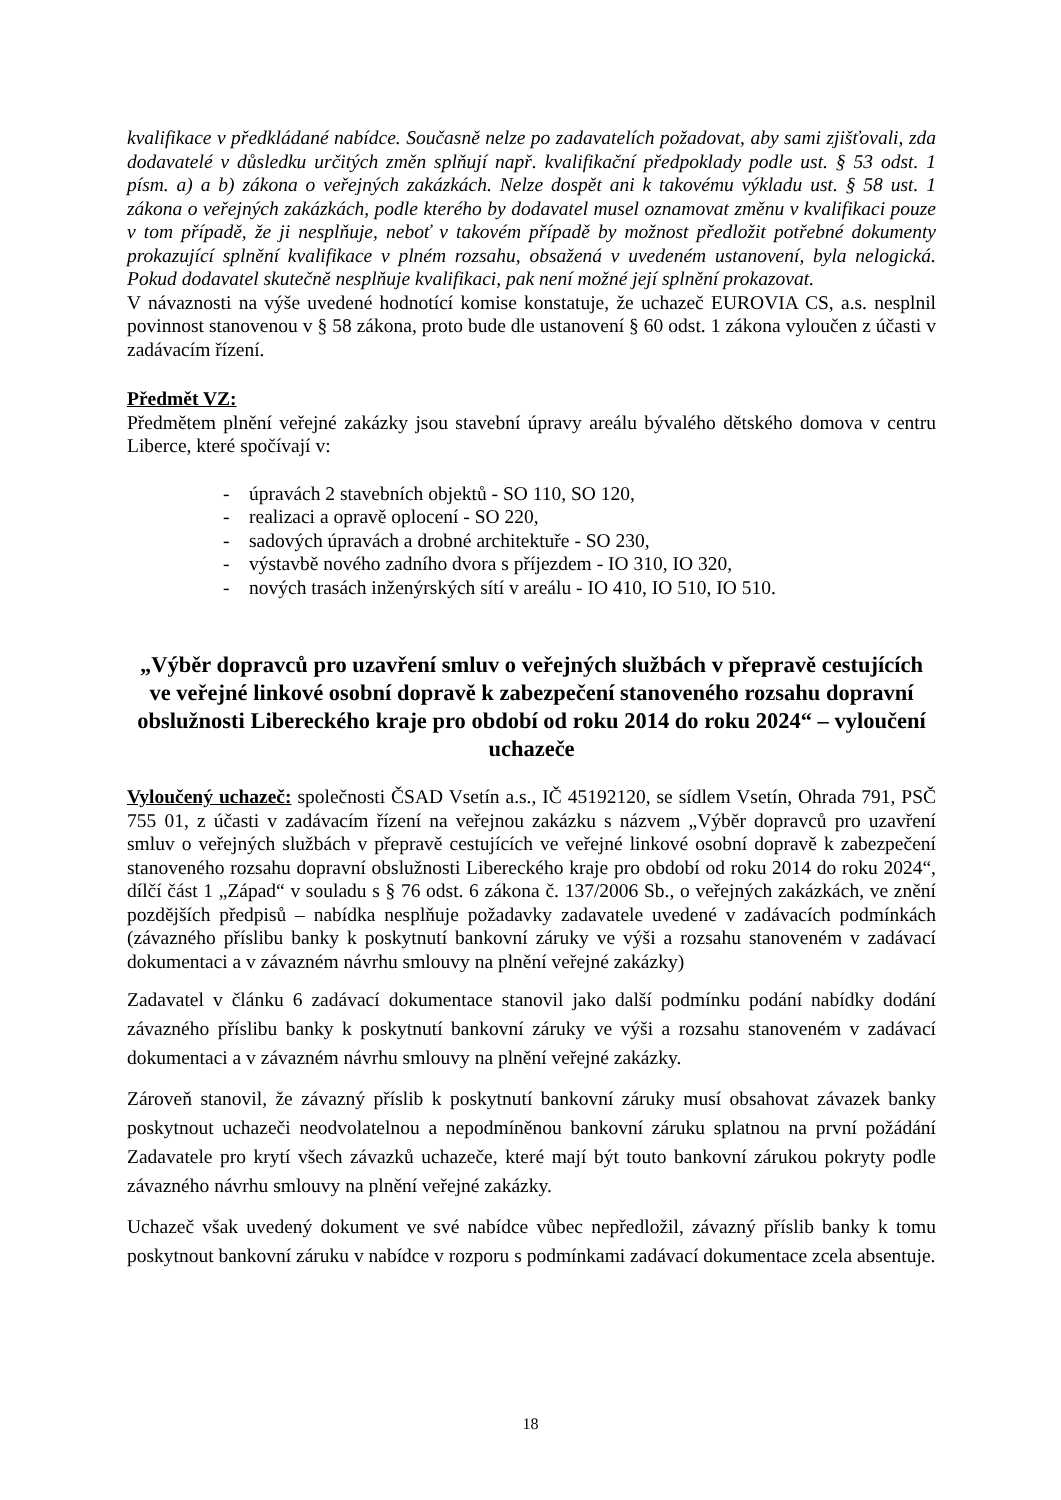kvalifikace v předkládané nabídce. Současně nelze po zadavatelích požadovat, aby sami zjišťovali, zda dodavatelé v důsledku určitých změn splňují např. kvalifikační předpoklady podle ust. § 53 odst. 1 písm. a) a b) zákona o veřejných zakázkách. Nelze dospět ani k takovému výkladu ust. § 58 ust. 1 zákona o veřejných zakázkách, podle kterého by dodavatel musel oznamovat změnu v kvalifikaci pouze v tom případě, že ji nesplňuje, neboť v takovém případě by možnost předložit potřebné dokumenty prokazující splnění kvalifikace v plném rozsahu, obsažená v uvedeném ustanovení, byla nelogická. Pokud dodavatel skutečně nesplňuje kvalifikaci, pak není možné její splnění prokazovat.
V návaznosti na výše uvedené hodnotící komise konstatuje, že uchazeč EUROVIA CS, a.s. nesplnil povinnost stanovenou v § 58 zákona, proto bude dle ustanovení § 60 odst. 1 zákona vyloučen z účasti v zadávacím řízení.
Předmět VZ:
Předmětem plnění veřejné zakázky jsou stavební úpravy areálu bývalého dětského domova v centru Liberce, které spočívají v:
- úpravách 2 stavebních objektů - SO 110, SO 120,
- realizaci a opravě oplocení - SO 220,
- sadových úpravách a drobné architektuře - SO 230,
- výstavbě nového zadního dvora s příjezdem - IO 310, IO 320,
- nových trasách inženýrských sítí v areálu - IO 410, IO 510, IO 510.
„Výběr dopravců pro uzavření smluv o veřejných službách v přepravě cestujících ve veřejné linkové osobní dopravě k zabezpečení stanoveného rozsahu dopravní obslužnosti Libereckého kraje pro období od roku 2014 do roku 2024“ – vyloučení uchazeče
Vyloučený uchazeč: společnosti ČSAD Vsetín a.s., IČ 45192120, se sídlem Vsetín, Ohrada 791, PSČ 755 01, z účasti v zadávacím řízení na veřejnou zakázku s názvem „Výběr dopravců pro uzavření smluv o veřejných službách v přepravě cestujících ve veřejné linkové osobní dopravě k zabezpečení stanoveného rozsahu dopravní obslužnosti Libereckého kraje pro období od roku 2014 do roku 2024“, dílčí část 1 „Západ“ v souladu s § 76 odst. 6 zákona č. 137/2006 Sb., o veřejných zakázkách, ve znění pozdějších předpisů – nabídka nesplňuje požadavky zadavatele uvedené v zadávacích podmínkách (závazného příslibu banky k poskytnutí bankovní záruky ve výši a rozsahu stanoveném v zadávací dokumentaci a v závazném návrhu smlouvy na plnění veřejné zakázky)
Zadavatel v článku 6 zadávací dokumentace stanovil jako další podmínku podání nabídky dodání závazného příslibu banky k poskytnutí bankovní záruky ve výši a rozsahu stanoveném v zadávací dokumentaci a v závazném návrhu smlouvy na plnění veřejné zakázky.
Zároveň stanovil, že závazný příslib k poskytnutí bankovní záruky musí obsahovat závazek banky poskytnout uchazeči neodvolatelnou a nepodmíněnou bankovní záruku splatnou na první požádání Zadavatele pro krytí všech závazků uchazeče, které mají být touto bankovní zárukou pokryty podle závazného návrhu smlouvy na plnění veřejné zakázky.
Uchazeč však uvedený dokument ve své nabídce vůbec nepředložil, závazný příslib banky k tomu poskytnout bankovní záruku v nabídce v rozporu s podmínkami zadávací dokumentace zcela absentuje.
18